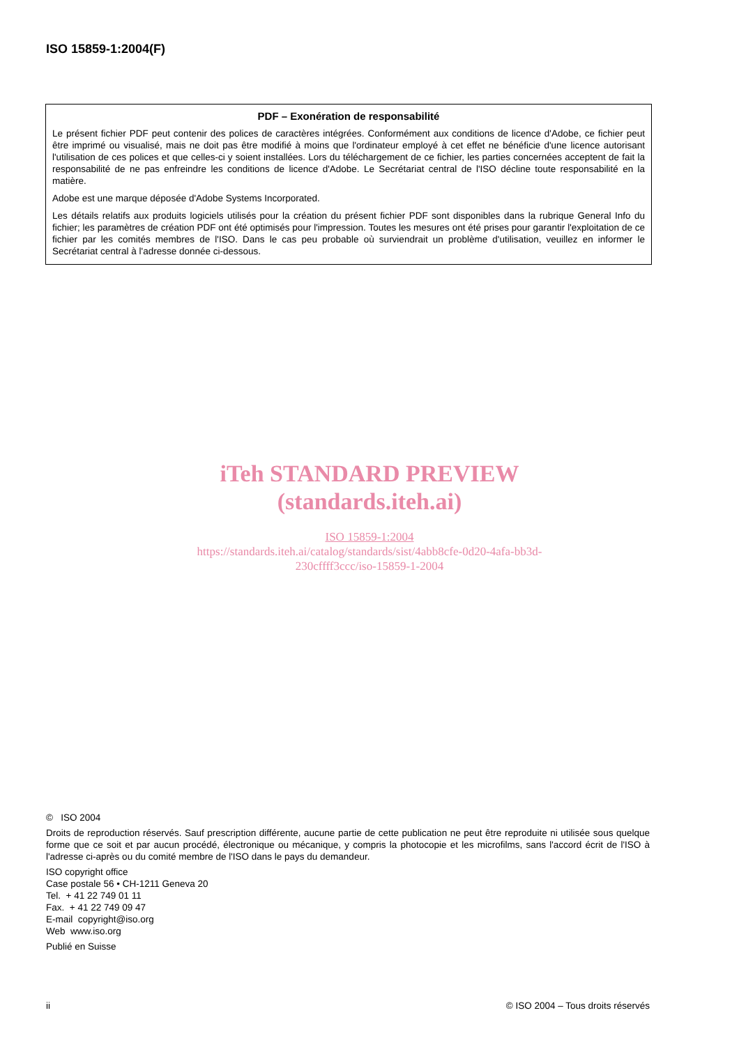ISO 15859-1:2004(F)
PDF – Exonération de responsabilité
Le présent fichier PDF peut contenir des polices de caractères intégrées. Conformément aux conditions de licence d'Adobe, ce fichier peut être imprimé ou visualisé, mais ne doit pas être modifié à moins que l'ordinateur employé à cet effet ne bénéficie d'une licence autorisant l'utilisation de ces polices et que celles-ci y soient installées. Lors du téléchargement de ce fichier, les parties concernées acceptent de fait la responsabilité de ne pas enfreindre les conditions de licence d'Adobe. Le Secrétariat central de l'ISO décline toute responsabilité en la matière.
Adobe est une marque déposée d'Adobe Systems Incorporated.
Les détails relatifs aux produits logiciels utilisés pour la création du présent fichier PDF sont disponibles dans la rubrique General Info du fichier; les paramètres de création PDF ont été optimisés pour l'impression. Toutes les mesures ont été prises pour garantir l'exploitation de ce fichier par les comités membres de l'ISO. Dans le cas peu probable où surviendrait un problème d'utilisation, veuillez en informer le Secrétariat central à l'adresse donnée ci-dessous.
iTeh STANDARD PREVIEW
(standards.iteh.ai)
ISO 15859-1:2004
https://standards.iteh.ai/catalog/standards/sist/4abb8cfe-0d20-4afa-bb3d-
230cffff3ccc/iso-15859-1-2004
© ISO 2004
Droits de reproduction réservés. Sauf prescription différente, aucune partie de cette publication ne peut être reproduite ni utilisée sous quelque forme que ce soit et par aucun procédé, électronique ou mécanique, y compris la photocopie et les microfilms, sans l'accord écrit de l'ISO à l'adresse ci-après ou du comité membre de l'ISO dans le pays du demandeur.
ISO copyright office
Case postale 56 • CH-1211 Geneva 20
Tel. + 41 22 749 01 11
Fax. + 41 22 749 09 47
E-mail copyright@iso.org
Web www.iso.org
Publié en Suisse
ii © ISO 2004 – Tous droits réservés